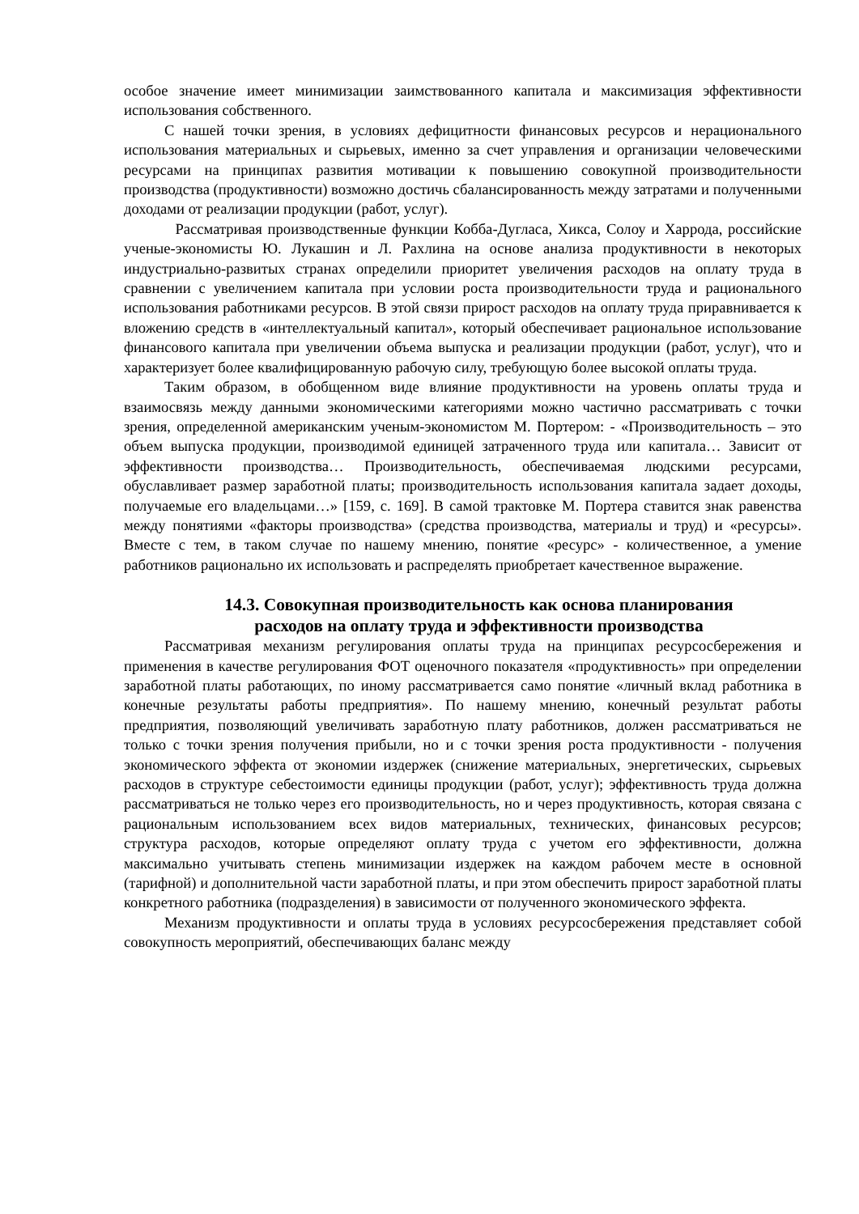особое значение имеет минимизации заимствованного капитала и максимизация эффективности использования собственного.
С нашей точки зрения, в условиях дефицитности финансовых ресурсов и нерационального использования материальных и сырьевых, именно за счет управления и организации человеческими ресурсами на принципах развития мотивации к повышению совокупной производительности производства (продуктивности) возможно достичь сбалансированность между затратами и полученными доходами от реализации продукции (работ, услуг).
Рассматривая производственные функции Кобба-Дугласа, Хикса, Солоу и Харрода, российские ученые-экономисты Ю. Лукашин и Л. Рахлина на основе анализа продуктивности в некоторых индустриально-развитых странах определили приоритет увеличения расходов на оплату труда в сравнении с увеличением капитала при условии роста производительности труда и рационального использования работниками ресурсов. В этой связи прирост расходов на оплату труда приравнивается к вложению средств в «интеллектуальный капитал», который обеспечивает рациональное использование финансового капитала при увеличении объема выпуска и реализации продукции (работ, услуг), что и характеризует более квалифицированную рабочую силу, требующую более высокой оплаты труда.
Таким образом, в обобщенном виде влияние продуктивности на уровень оплаты труда и взаимосвязь между данными экономическими категориями можно частично рассматривать с точки зрения, определенной американским ученым-экономистом М. Портером: - «Производительность – это объем выпуска продукции, производимой единицей затраченного труда или капитала… Зависит от эффективности производства… Производительность, обеспечиваемая людскими ресурсами, обуславливает размер заработной платы; производительность использования капитала задает доходы, получаемые его владельцами…» [159, с. 169]. В самой трактовке М. Портера ставится знак равенства между понятиями «факторы производства» (средства производства, материалы и труд) и «ресурсы». Вместе с тем, в таком случае по нашему мнению, понятие «ресурс» - количественное, а умение работников рационально их использовать и распределять приобретает качественное выражение.
14.3. Совокупная производительность как основа планирования
расходов на оплату труда и эффективности производства
Рассматривая механизм регулирования оплаты труда на принципах ресурсосбережения и применения в качестве регулирования ФОТ оценочного показателя «продуктивность» при определении заработной платы работающих, по иному рассматривается само понятие «личный вклад работника в конечные результаты работы предприятия». По нашему мнению, конечный результат работы предприятия, позволяющий увеличивать заработную плату работников, должен рассматриваться не только с точки зрения получения прибыли, но и с точки зрения роста продуктивности - получения экономического эффекта от экономии издержек (снижение материальных, энергетических, сырьевых расходов в структуре себестоимости единицы продукции (работ, услуг); эффективность труда должна рассматриваться не только через его производительность, но и через продуктивность, которая связана с рациональным использованием всех видов материальных, технических, финансовых ресурсов; структура расходов, которые определяют оплату труда с учетом его эффективности, должна максимально учитывать степень минимизации издержек на каждом рабочем месте в основной (тарифной) и дополнительной части заработной платы, и при этом обеспечить прирост заработной платы конкретного работника (подразделения) в зависимости от полученного экономического эффекта.
Механизм продуктивности и оплаты труда в условиях ресурсосбережения представляет собой совокупность мероприятий, обеспечивающих баланс между